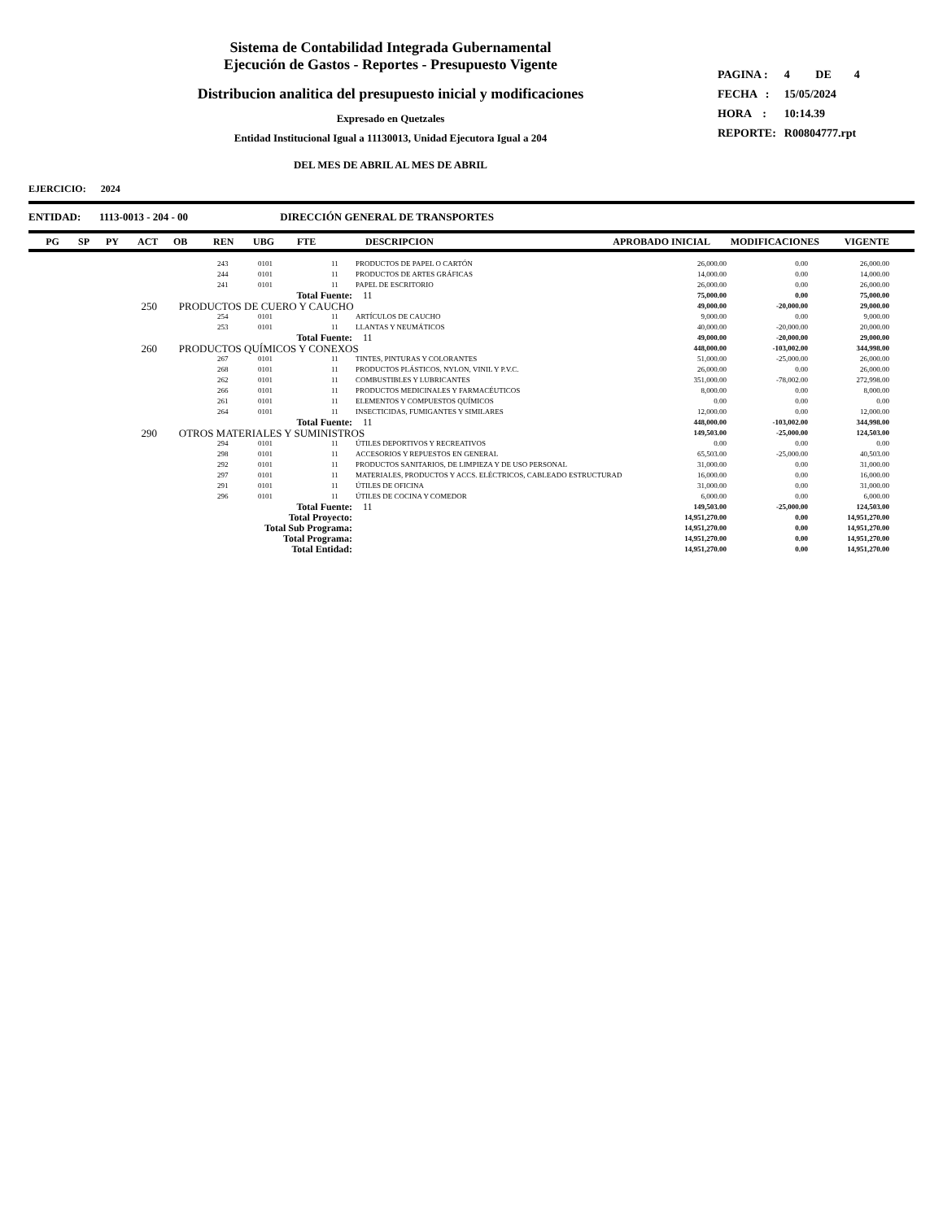Sistema de Contabilidad Integrada Gubernamental
Ejecución de Gastos - Reportes - Presupuesto Vigente
Distribucion analitica del presupuesto inicial y modificaciones
Expresado en Quetzales
Entidad Institucional Igual a 11130013, Unidad Ejecutora Igual a 204
DEL MES DE ABRIL AL MES DE ABRIL
| PAGINA : | 4 DE 4 |
| FECHA : | 15/05/2024 |
| HORA : | 10:14.39 |
| REPORTE: | R00804777.rpt |
EJERCICIO: 2024
ENTIDAD: 1113-0013 - 204 - 00 DIRECCIÓN GENERAL DE TRANSPORTES
| PG | SP | PY | ACT | OB | REN | UBG | FTE | DESCRIPCION | APROBADO INICIAL | MODIFICACIONES | VIGENTE |
| | | 243 | 0101 | | 11 | PRODUCTOS DE PAPEL O CARTÓN | 26,000.00 | 0.00 | 26,000.00 |
| | | 244 | 0101 | | 11 | PRODUCTOS DE ARTES GRÁFICAS | 14,000.00 | 0.00 | 14,000.00 |
| | | 241 | 0101 | | 11 | PAPEL DE ESCRITORIO | 26,000.00 | 0.00 | 26,000.00 |
| | Total Fuente: | | | | | 11 | 75,000.00 | 0.00 | 75,000.00 |
| 250 | PRODUCTOS DE CUERO Y CAUCHO | | | | | | 49,000.00 | -20,000.00 | 29,000.00 |
| | | 254 | 0101 | | 11 | ARTÍCULOS DE CAUCHO | 9,000.00 | 0.00 | 9,000.00 |
| | | 253 | 0101 | | 11 | LLANTAS Y NEUMÁTICOS | 40,000.00 | -20,000.00 | 20,000.00 |
| | Total Fuente: | | | | | 11 | 49,000.00 | -20,000.00 | 29,000.00 |
| 260 | PRODUCTOS QUÍMICOS Y CONEXOS | | | | | | 448,000.00 | -103,002.00 | 344,998.00 |
| | | 267 | 0101 | | 11 | TINTES, PINTURAS Y COLORANTES | 51,000.00 | -25,000.00 | 26,000.00 |
| | | 268 | 0101 | | 11 | PRODUCTOS PLÁSTICOS, NYLON, VINIL Y P.V.C. | 26,000.00 | 0.00 | 26,000.00 |
| | | 262 | 0101 | | 11 | COMBUSTIBLES Y LUBRICANTES | 351,000.00 | -78,002.00 | 272,998.00 |
| | | 266 | 0101 | | 11 | PRODUCTOS MEDICINALES Y FARMACÉUTICOS | 8,000.00 | 0.00 | 8,000.00 |
| | | 261 | 0101 | | 11 | ELEMENTOS Y COMPUESTOS QUÍMICOS | 0.00 | 0.00 | 0.00 |
| | | 264 | 0101 | | 11 | INSECTICIDAS, FUMIGANTES Y SIMILARES | 12,000.00 | 0.00 | 12,000.00 |
| | Total Fuente: | | | | | 11 | 448,000.00 | -103,002.00 | 344,998.00 |
| 290 | OTROS MATERIALES Y SUMINISTROS | | | | | | 149,503.00 | -25,000.00 | 124,503.00 |
| | | 294 | 0101 | | 11 | ÚTILES DEPORTIVOS Y RECREATIVOS | 0.00 | 0.00 | 0.00 |
| | | 298 | 0101 | | 11 | ACCESORIOS Y REPUESTOS EN GENERAL | 65,503.00 | -25,000.00 | 40,503.00 |
| | | 292 | 0101 | | 11 | PRODUCTOS SANITARIOS, DE LIMPIEZA Y DE USO PERSONAL | 31,000.00 | 0.00 | 31,000.00 |
| | | 297 | 0101 | | 11 | MATERIALES, PRODUCTOS Y ACCS. ELÉCTRICOS, CABLEADO ESTRUCTURAD | 16,000.00 | 0.00 | 16,000.00 |
| | | 291 | 0101 | | 11 | ÚTILES DE OFICINA | 31,000.00 | 0.00 | 31,000.00 |
| | | 296 | 0101 | | 11 | ÚTILES DE COCINA Y COMEDOR | 6,000.00 | 0.00 | 6,000.00 |
| | Total Fuente: | | | | | 11 | 149,503.00 | -25,000.00 | 124,503.00 |
| | Total Proyecto: | | | | | | 14,951,270.00 | 0.00 | 14,951,270.00 |
| | Total Sub Programa: | | | | | | 14,951,270.00 | 0.00 | 14,951,270.00 |
| | Total Programa: | | | | | | 14,951,270.00 | 0.00 | 14,951,270.00 |
| | Total Entidad: | | | | | | 14,951,270.00 | 0.00 | 14,951,270.00 |